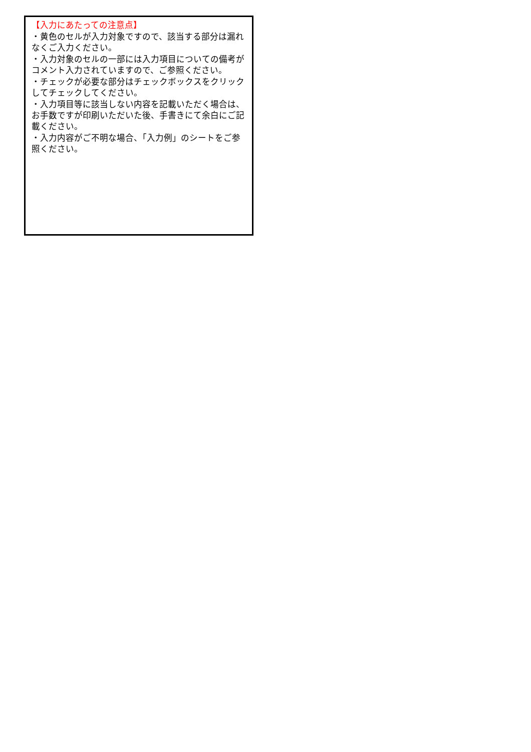【入力にあたっての注意点】
・黄色のセルが入力対象ですので、該当する部分は漏れなくご入力ください。
・入力対象のセルの一部には入力項目についての備考がコメント入力されていますので、ご参照ください。
・チェックが必要な部分はチェックボックスをクリックしてチェックしてください。
・入力項目等に該当しない内容を記載いただく場合は、お手数ですが印刷いただいた後、手書きにて余白にご記載ください。
・入力内容がご不明な場合、「入力例」のシートをご参照ください。